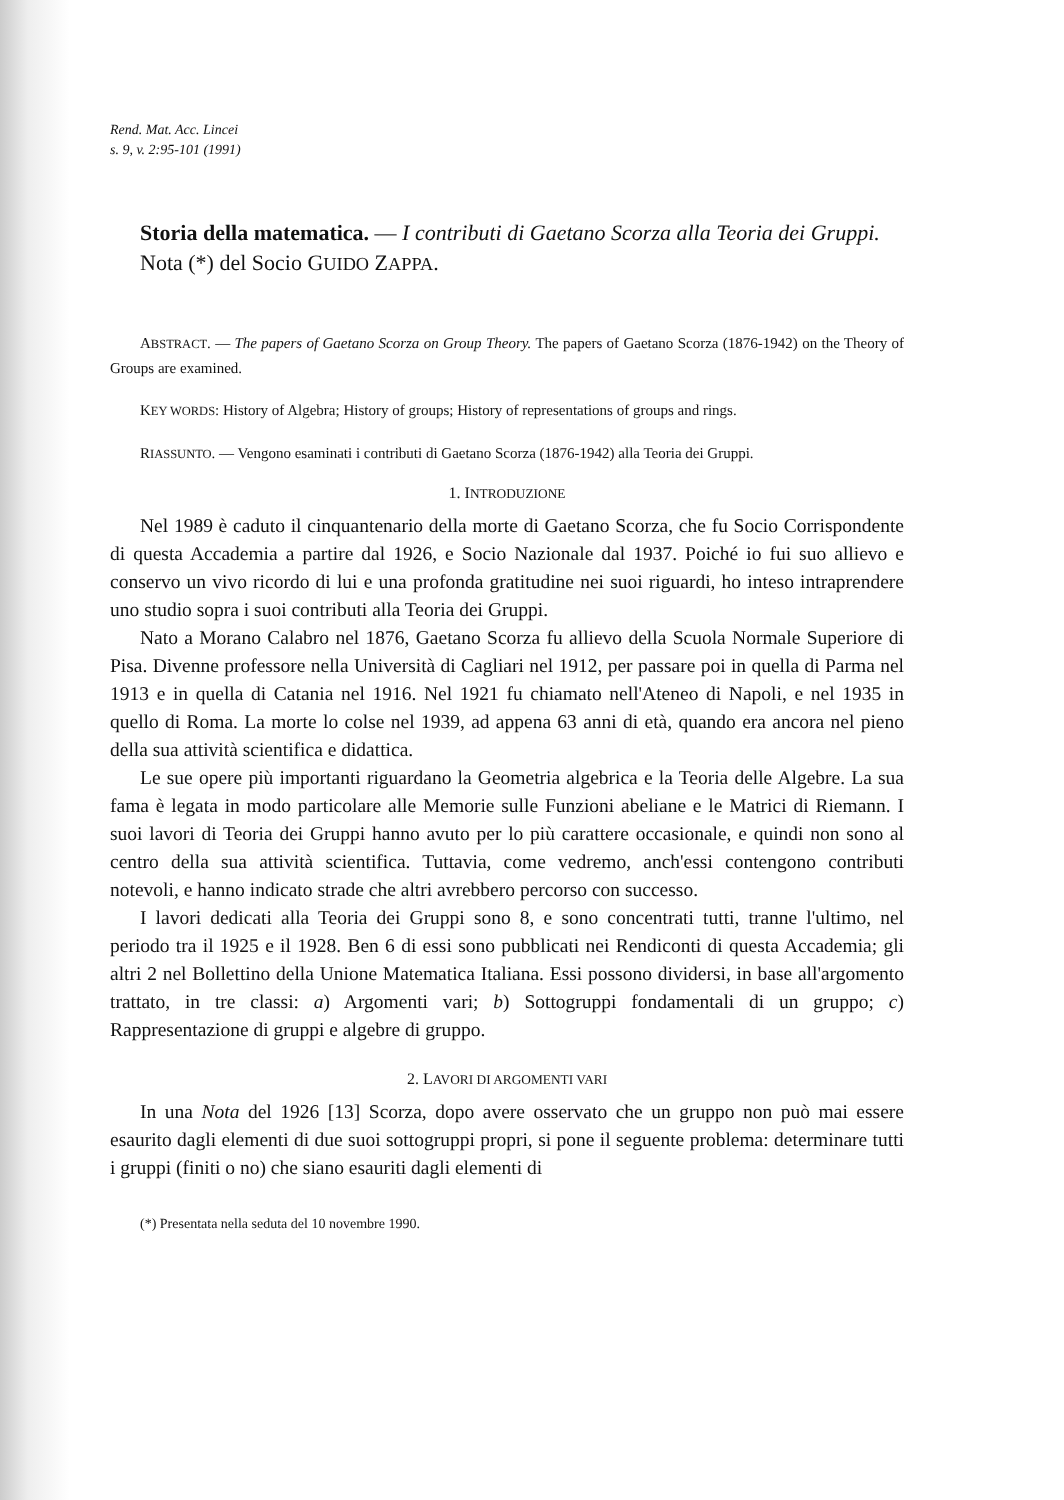Rend. Mat. Acc. Lincei
s. 9, v. 2:95-101 (1991)
Storia della matematica. — I contributi di Gaetano Scorza alla Teoria dei Gruppi.
Nota (*) del Socio GUIDO ZAPPA.
ABSTRACT. — The papers of Gaetano Scorza on Group Theory. The papers of Gaetano Scorza (1876-1942) on the Theory of Groups are examined.
KEY WORDS: History of Algebra; History of groups; History of representations of groups and rings.
RIASSUNTO. — Vengono esaminati i contributi di Gaetano Scorza (1876-1942) alla Teoria dei Gruppi.
1. INTRODUZIONE
Nel 1989 è caduto il cinquantenario della morte di Gaetano Scorza, che fu Socio Corrispondente di questa Accademia a partire dal 1926, e Socio Nazionale dal 1937. Poiché io fui suo allievo e conservo un vivo ricordo di lui e una profonda gratitudine nei suoi riguardi, ho inteso intraprendere uno studio sopra i suoi contributi alla Teoria dei Gruppi.
Nato a Morano Calabro nel 1876, Gaetano Scorza fu allievo della Scuola Normale Superiore di Pisa. Divenne professore nella Università di Cagliari nel 1912, per passare poi in quella di Parma nel 1913 e in quella di Catania nel 1916. Nel 1921 fu chiamato nell'Ateneo di Napoli, e nel 1935 in quello di Roma. La morte lo colse nel 1939, ad appena 63 anni di età, quando era ancora nel pieno della sua attività scientifica e didattica.
Le sue opere più importanti riguardano la Geometria algebrica e la Teoria delle Algebre. La sua fama è legata in modo particolare alle Memorie sulle Funzioni abeliane e le Matrici di Riemann. I suoi lavori di Teoria dei Gruppi hanno avuto per lo più carattere occasionale, e quindi non sono al centro della sua attività scientifica. Tuttavia, come vedremo, anch'essi contengono contributi notevoli, e hanno indicato strade che altri avrebbero percorso con successo.
I lavori dedicati alla Teoria dei Gruppi sono 8, e sono concentrati tutti, tranne l'ultimo, nel periodo tra il 1925 e il 1928. Ben 6 di essi sono pubblicati nei Rendiconti di questa Accademia; gli altri 2 nel Bollettino della Unione Matematica Italiana. Essi possono dividersi, in base all'argomento trattato, in tre classi: a) Argomenti vari; b) Sottogruppi fondamentali di un gruppo; c) Rappresentazione di gruppi e algebre di gruppo.
2. LAVORI DI ARGOMENTI VARI
In una Nota del 1926 [13] Scorza, dopo avere osservato che un gruppo non può mai essere esaurito dagli elementi di due suoi sottogruppi propri, si pone il seguente problema: determinare tutti i gruppi (finiti o no) che siano esauriti dagli elementi di
(*) Presentata nella seduta del 10 novembre 1990.